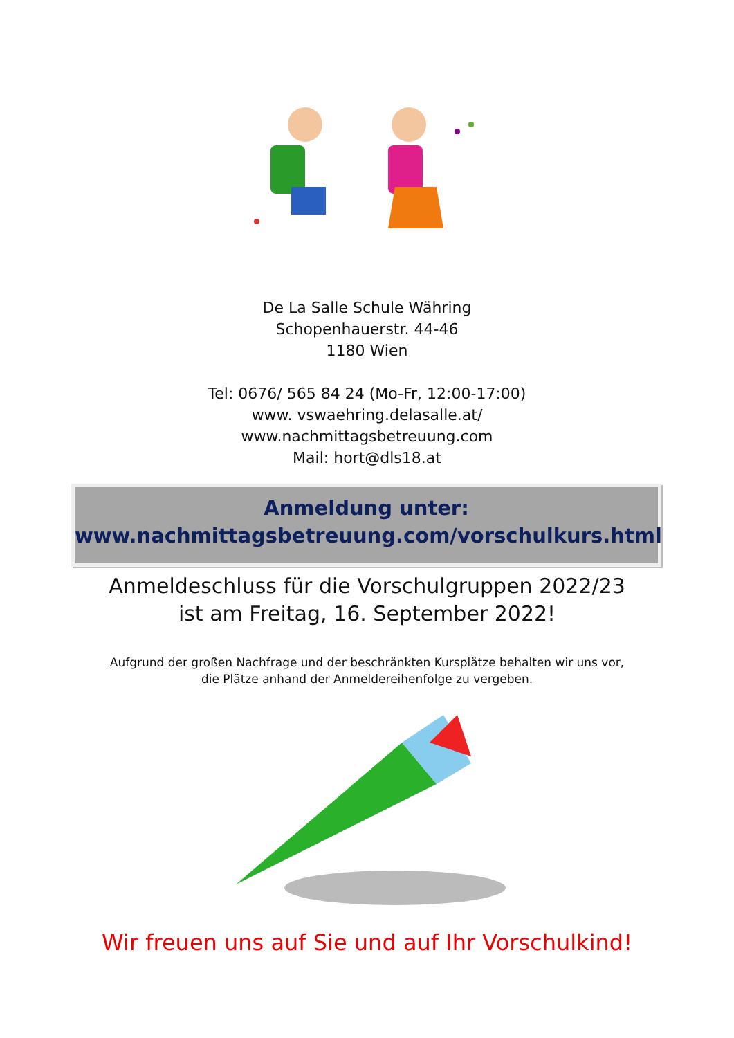De La Salle Schule Währing
Schopenhauerstr. 44-46
1180 Wien
Tel: 0676/ 565 84 24 (Mo-Fr, 12:00-17:00)
www. vswaehring.delasalle.at/
www.nachmittagsbetreuung.com
Mail: hort@dls18.at
Anmeldung unter:
www.nachmittagsbetreuung.com/vorschulkurs.html
Anmeldeschluss für die Vorschulgruppen 2022/23
ist am Freitag, 16. September 2022!
Aufgrund der großen Nachfrage und der beschränkten Kursplätze behalten wir uns vor,
die Plätze anhand der Anmeldereihenfolge zu vergeben.
Wir freuen uns auf Sie und auf Ihr Vorschulkind!